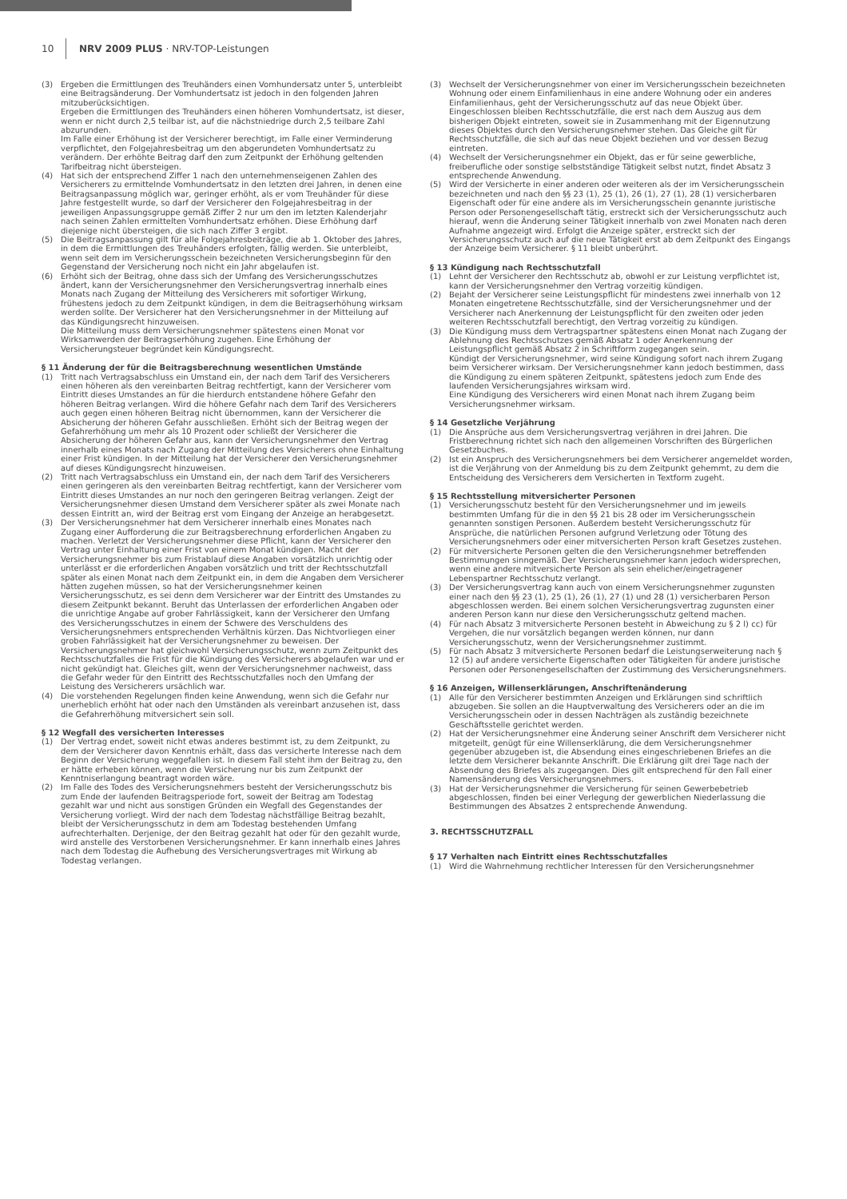10 NRV 2009 PLUS · NRV-TOP-Leistungen
(3) Ergeben die Ermittlungen des Treuhänders einen Vomhundersatz unter 5, unterbleibt eine Beitragsänderung. Der Vomhundertsatz ist jedoch in den folgenden Jahren mitzuberücksichtigen.
Ergeben die Ermittlungen des Treuhänders einen höheren Vomhundertsatz, ist dieser, wenn er nicht durch 2,5 teilbar ist, auf die nächstniedrige durch 2,5 teilbare Zahl abzurunden.
Im Falle einer Erhöhung ist der Versicherer berechtigt, im Falle einer Verminderung verpflichtet, den Folgejahresbeitrag um den abgerundeten Vomhundertsatz zu verändern. Der erhöhte Beitrag darf den zum Zeitpunkt der Erhöhung geltenden Tarifbeitrag nicht übersteigen.
(4) Hat sich der entsprechend Ziffer 1 nach den unternehmenseigenen Zahlen des Versicherers zu ermittelnde Vomhundertsatz in den letzten drei Jahren, in denen eine Beitragsanpassung möglich war, geringer erhöht, als er vom Treuhänder für diese Jahre festgestellt wurde, so darf der Versicherer den Folgejahresbeitrag in der jeweiligen Anpassungsgruppe gemäß Ziffer 2 nur um den im letzten Kalenderjahr nach seinen Zahlen ermittelten Vomhundertsatz erhöhen. Diese Erhöhung darf diejenige nicht übersteigen, die sich nach Ziffer 3 ergibt.
(5) Die Beitragsanpassung gilt für alle Folgejahresbeiträge, die ab 1. Oktober des Jahres, in dem die Ermittlungen des Treuhänders erfolgten, fällig werden. Sie unterbleibt, wenn seit dem im Versicherungsschein bezeichneten Versicherungsbeginn für den Gegenstand der Versicherung noch nicht ein Jahr abgelaufen ist.
(6) Erhöht sich der Beitrag, ohne dass sich der Umfang des Versicherungsschutzes ändert, kann der Versicherungsnehmer den Versicherungsvertrag innerhalb eines Monats nach Zugang der Mitteilung des Versicherers mit sofortiger Wirkung, frühestens jedoch zu dem Zeitpunkt kündigen, in dem die Beitragserhöhung wirksam werden sollte. Der Versicherer hat den Versicherungsnehmer in der Mitteilung auf das Kündigungsrecht hinzuweisen.
Die Mitteilung muss dem Versicherungsnehmer spätestens einen Monat vor Wirksamwerden der Beitragserhöhung zugehen. Eine Erhöhung der Versicherungsteuer begründet kein Kündigungsrecht.
§ 11 Änderung der für die Beitragsberechnung wesentlichen Umstände
(1) Tritt nach Vertragsabschluss ein Umstand ein, der nach dem Tarif des Versicherers einen höheren als den vereinbarten Beitrag rechtfertigt, kann der Versicherer vom Eintritt dieses Umstandes an für die hierdurch entstandene höhere Gefahr den höheren Beitrag verlangen. Wird die höhere Gefahr nach dem Tarif des Versicherers auch gegen einen höheren Beitrag nicht übernommen, kann der Versicherer die Absicherung der höheren Gefahr ausschließen. Erhöht sich der Beitrag wegen der Gefahrerhöhung um mehr als 10 Prozent oder schließt der Versicherer die Absicherung der höheren Gefahr aus, kann der Versicherungsnehmer den Vertrag innerhalb eines Monats nach Zugang der Mitteilung des Versicherers ohne Einhaltung einer Frist kündigen. In der Mitteilung hat der Versicherer den Versicherungsnehmer auf dieses Kündigungsrecht hinzuweisen.
(2) Tritt nach Vertragsabschluss ein Umstand ein, der nach dem Tarif des Versicherers einen geringeren als den vereinbarten Beitrag rechtfertigt, kann der Versicherer vom Eintritt dieses Umstandes an nur noch den geringeren Beitrag verlangen. Zeigt der Versicherungsnehmer diesen Umstand dem Versicherer später als zwei Monate nach dessen Eintritt an, wird der Beitrag erst vom Eingang der Anzeige an herabgesetzt.
(3) Der Versicherungsnehmer hat dem Versicherer innerhalb eines Monates nach Zugang einer Aufforderung die zur Beitragsberechnung erforderlichen Angaben zu machen. Verletzt der Versicherungsnehmer diese Pflicht, kann der Versicherer den Vertrag unter Einhaltung einer Frist von einem Monat kündigen. Macht der Versicherungsnehmer bis zum Fristablauf diese Angaben vorsätzlich unrichtig oder unterlässt er die erforderlichen Angaben vorsätzlich und tritt der Rechtsschutzfall später als einen Monat nach dem Zeitpunkt ein, in dem die Angaben dem Versicherer hätten zugehen müssen, so hat der Versicherungsnehmer keinen Versicherungsschutz, es sei denn dem Versicherer war der Eintritt des Umstandes zu diesem Zeitpunkt bekannt. Beruht das Unterlassen der erforderlichen Angaben oder die unrichtige Angabe auf grober Fahrlässigkeit, kann der Versicherer den Umfang des Versicherungsschutzes in einem der Schwere des Verschuldens des Versicherungsnehmers entsprechenden Verhältnis kürzen. Das Nichtvorliegen einer groben Fahrlässigkeit hat der Versicherungsnehmer zu beweisen. Der Versicherungsnehmer hat gleichwohl Versicherungsschutz, wenn zum Zeitpunkt des Rechtsschutzfalles die Frist für die Kündigung des Versicherers abgelaufen war und er nicht gekündigt hat. Gleiches gilt, wenn der Versicherungsnehmer nachweist, dass die Gefahr weder für den Eintritt des Rechtsschutzfalles noch den Umfang der Leistung des Versicherers ursächlich war.
(4) Die vorstehenden Regelungen finden keine Anwendung, wenn sich die Gefahr nur unerheblich erhöht hat oder nach den Umständen als vereinbart anzusehen ist, dass die Gefahrerhöhung mitversichert sein soll.
§ 12 Wegfall des versicherten Interesses
(1) Der Vertrag endet, soweit nicht etwas anderes bestimmt ist, zu dem Zeitpunkt, zu dem der Versicherer davon Kenntnis erhält, dass das versicherte Interesse nach dem Beginn der Versicherung weggefallen ist. In diesem Fall steht ihm der Beitrag zu, den er hätte erheben können, wenn die Versicherung nur bis zum Zeitpunkt der Kenntniserlangung beantragt worden wäre.
(2) Im Falle des Todes des Versicherungsnehmers besteht der Versicherungsschutz bis zum Ende der laufenden Beitragsperiode fort, soweit der Beitrag am Todestag gezahlt war und nicht aus sonstigen Gründen ein Wegfall des Gegenstandes der Versicherung vorliegt. Wird der nach dem Todestag nächstfällige Beitrag bezahlt, bleibt der Versicherungsschutz in dem am Todestag bestehenden Umfang aufrechterhalten. Derjenige, der den Beitrag gezahlt hat oder für den gezahlt wurde, wird anstelle des Verstorbenen Versicherungsnehmer. Er kann innerhalb eines Jahres nach dem Todestag die Aufhebung des Versicherungsvertrages mit Wirkung ab Todestag verlangen.
(3) Wechselt der Versicherungsnehmer von einer im Versicherungsschein bezeichneten Wohnung oder einem Einfamilienhaus in eine andere Wohnung oder ein anderes Einfamilienhaus, geht der Versicherungsschutz auf das neue Objekt über. Eingeschlossen bleiben Rechtsschutzfälle, die erst nach dem Auszug aus dem bisherigen Objekt eintreten, soweit sie in Zusammenhang mit der Eigennutzung dieses Objektes durch den Versicherungsnehmer stehen. Das Gleiche gilt für Rechtsschutzfälle, die sich auf das neue Objekt beziehen und vor dessen Bezug eintreten.
(4) Wechselt der Versicherungsnehmer ein Objekt, das er für seine gewerbliche, freiberufliche oder sonstige selbstständige Tätigkeit selbst nutzt, findet Absatz 3 entsprechende Anwendung.
(5) Wird der Versicherte in einer anderen oder weiteren als der im Versicherungsschein bezeichneten und nach den §§ 23 (1), 25 (1), 26 (1), 27 (1), 28 (1) versicherbaren Eigenschaft oder für eine andere als im Versicherungsschein genannte juristische Person oder Personengesellschaft tätig, erstreckt sich der Versicherungsschutz auch hierauf, wenn die Änderung seiner Tätigkeit innerhalb von zwei Monaten nach deren Aufnahme angezeigt wird. Erfolgt die Anzeige später, erstreckt sich der Versicherungsschutz auch auf die neue Tätigkeit erst ab dem Zeitpunkt des Eingangs der Anzeige beim Versicherer. § 11 bleibt unberührt.
§ 13 Kündigung nach Rechtsschutzfall
(1) Lehnt der Versicherer den Rechtsschutz ab, obwohl er zur Leistung verpflichtet ist, kann der Versicherungsnehmer den Vertrag vorzeitig kündigen.
(2) Bejaht der Versicherer seine Leistungspflicht für mindestens zwei innerhalb von 12 Monaten eingetretene Rechtsschutzfälle, sind der Versicherungsnehmer und der Versicherer nach Anerkennung der Leistungspflicht für den zweiten oder jeden weiteren Rechtsschutzfall berechtigt, den Vertrag vorzeitig zu kündigen.
(3) Die Kündigung muss dem Vertragspartner spätestens einen Monat nach Zugang der Ablehnung des Rechtsschutzes gemäß Absatz 1 oder Anerkennung der Leistungspflicht gemäß Absatz 2 in Schriftform zugegangen sein.
Kündigt der Versicherungsnehmer, wird seine Kündigung sofort nach ihrem Zugang beim Versicherer wirksam. Der Versicherungsnehmer kann jedoch bestimmen, dass die Kündigung zu einem späteren Zeitpunkt, spätestens jedoch zum Ende des laufenden Versicherungsjahres wirksam wird.
Eine Kündigung des Versicherers wird einen Monat nach ihrem Zugang beim Versicherungsnehmer wirksam.
§ 14 Gesetzliche Verjährung
(1) Die Ansprüche aus dem Versicherungsvertrag verjähren in drei Jahren. Die Fristberechnung richtet sich nach den allgemeinen Vorschriften des Bürgerlichen Gesetzbuches.
(2) Ist ein Anspruch des Versicherungsnehmers bei dem Versicherer angemeldet worden, ist die Verjährung von der Anmeldung bis zu dem Zeitpunkt gehemmt, zu dem die Entscheidung des Versicherers dem Versicherten in Textform zugeht.
§ 15 Rechtsstellung mitversicherter Personen
(1) Versicherungsschutz besteht für den Versicherungsnehmer und im jeweils bestimmten Umfang für die in den §§ 21 bis 28 oder im Versicherungsschein genannten sonstigen Personen. Außerdem besteht Versicherungsschutz für Ansprüche, die natürlichen Personen aufgrund Verletzung oder Tötung des Versicherungsnehmers oder einer mitversicherten Person kraft Gesetzes zustehen.
(2) Für mitversicherte Personen gelten die den Versicherungsnehmer betreffenden Bestimmungen sinngemäß. Der Versicherungsnehmer kann jedoch widersprechen, wenn eine andere mitversicherte Person als sein ehelicher/eingetragener Lebenspartner Rechtsschutz verlangt.
(3) Der Versicherungsvertrag kann auch von einem Versicherungsnehmer zugunsten einer nach den §§ 23 (1), 25 (1), 26 (1), 27 (1) und 28 (1) versicherbaren Person abgeschlossen werden. Bei einem solchen Versicherungsvertrag zugunsten einer anderen Person kann nur diese den Versicherungsschutz geltend machen.
(4) Für nach Absatz 3 mitversicherte Personen besteht in Abweichung zu § 2 l) cc) für Vergehen, die nur vorsätzlich begangen werden können, nur dann Versicherungsschutz, wenn der Versicherungsnehmer zustimmt.
(5) Für nach Absatz 3 mitversicherte Personen bedarf die Leistungserweiterung nach § 12 (5) auf andere versicherte Eigenschaften oder Tätigkeiten für andere juristische Personen oder Personengesellschaften der Zustimmung des Versicherungsnehmers.
§ 16 Anzeigen, Willenserklärungen, Anschriftenänderung
(1) Alle für den Versicherer bestimmten Anzeigen und Erklärungen sind schriftlich abzugeben. Sie sollen an die Hauptverwaltung des Versicherers oder an die im Versicherungsschein oder in dessen Nachträgen als zuständig bezeichnete Geschäftsstelle gerichtet werden.
(2) Hat der Versicherungsnehmer eine Änderung seiner Anschrift dem Versicherer nicht mitgeteilt, genügt für eine Willenserklärung, die dem Versicherungsnehmer gegenüber abzugeben ist, die Absendung eines eingeschriebenen Briefes an die letzte dem Versicherer bekannte Anschrift. Die Erklärung gilt drei Tage nach der Absendung des Briefes als zugegangen. Dies gilt entsprechend für den Fall einer Namensänderung des Versicherungsnehmers.
(3) Hat der Versicherungsnehmer die Versicherung für seinen Gewerbebetrieb abgeschlossen, finden bei einer Verlegung der gewerblichen Niederlassung die Bestimmungen des Absatzes 2 entsprechende Anwendung.
3. RECHTSSCHUTZFALL
§ 17 Verhalten nach Eintritt eines Rechtsschutzfalles
(1) Wird die Wahrnehmung rechtlicher Interessen für den Versicherungsnehmer